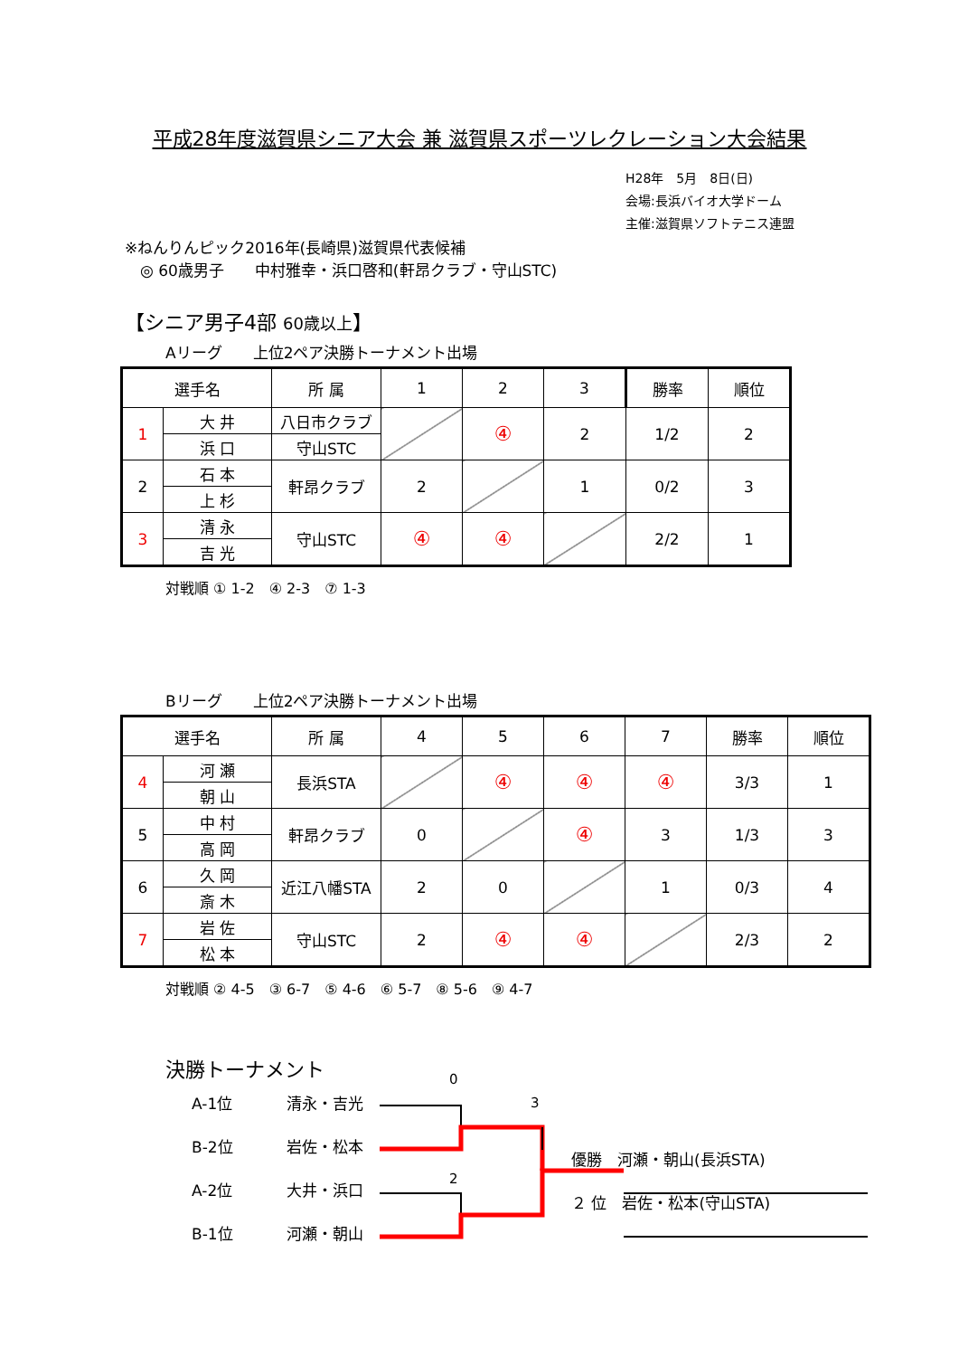平成28年度滋賀県シニア大会 兼 滋賀県スポーツレクレーション大会結果
H28年　5月　8日(日)
会場:長浜バイオ大学ドーム
主催:滋賀県ソフトテニス連盟
※ねんりんピック2016年(長崎県)滋賀県代表候補
　◎ 60歳男子　　中村雅幸・浜口啓和(軒昂クラブ・守山STC)
【シニア男子4部 60歳以上】
Aリーグ　　上位2ペア決勝トーナメント出場
| 選手名 | | 所 属 | 1 | 2 | 3 | 勝率 | 順位 |
| --- | --- | --- | --- | --- | --- | --- | --- |
| 1 | 大 井 | 八日市クラブ | | ④ | 2 | 1/2 | 2 |
| | 浜 口 | 守山STC | | | | | |
| 2 | 石 本 | 軒昂クラブ | 2 | | 1 | 0/2 | 3 |
| | 上 杉 | | | | | | |
| 3 | 清 永 | 守山STC | ④ | ④ | | 2/2 | 1 |
| | 吉 光 | | | | | | |
対戦順 ① 1-2　④ 2-3　⑦ 1-3
Bリーグ　　上位2ペア決勝トーナメント出場
| 選手名 | | 所 属 | 4 | 5 | 6 | 7 | 勝率 | 順位 |
| --- | --- | --- | --- | --- | --- | --- | --- | --- |
| 4 | 河 瀬 | 長浜STA | | ④ | ④ | ④ | 3/3 | 1 |
| | 朝 山 | | | | | | | |
| 5 | 中 村 | 軒昂クラブ | 0 | | ④ | 3 | 1/3 | 3 |
| | 高 岡 | | | | | | | |
| 6 | 久 岡 | 近江八幡STA | 2 | 0 | | 1 | 0/3 | 4 |
| | 斎 木 | | | | | | | |
| 7 | 岩 佐 | 守山STC | 2 | ④ | ④ | | 2/3 | 2 |
| | 松 本 | | | | | | | |
対戦順 ② 4-5　③ 6-7　⑤ 4-6　⑥ 5-7　⑧ 5-6　⑨ 4-7
決勝トーナメント
A-1位
B-2位
A-2位
B-1位
清永・吉光
岩佐・松本
大井・浜口
河瀬・朝山
0
3
2
優勝　河瀬・朝山(長浜STA)
２ 位　岩佐・松本(守山STA)